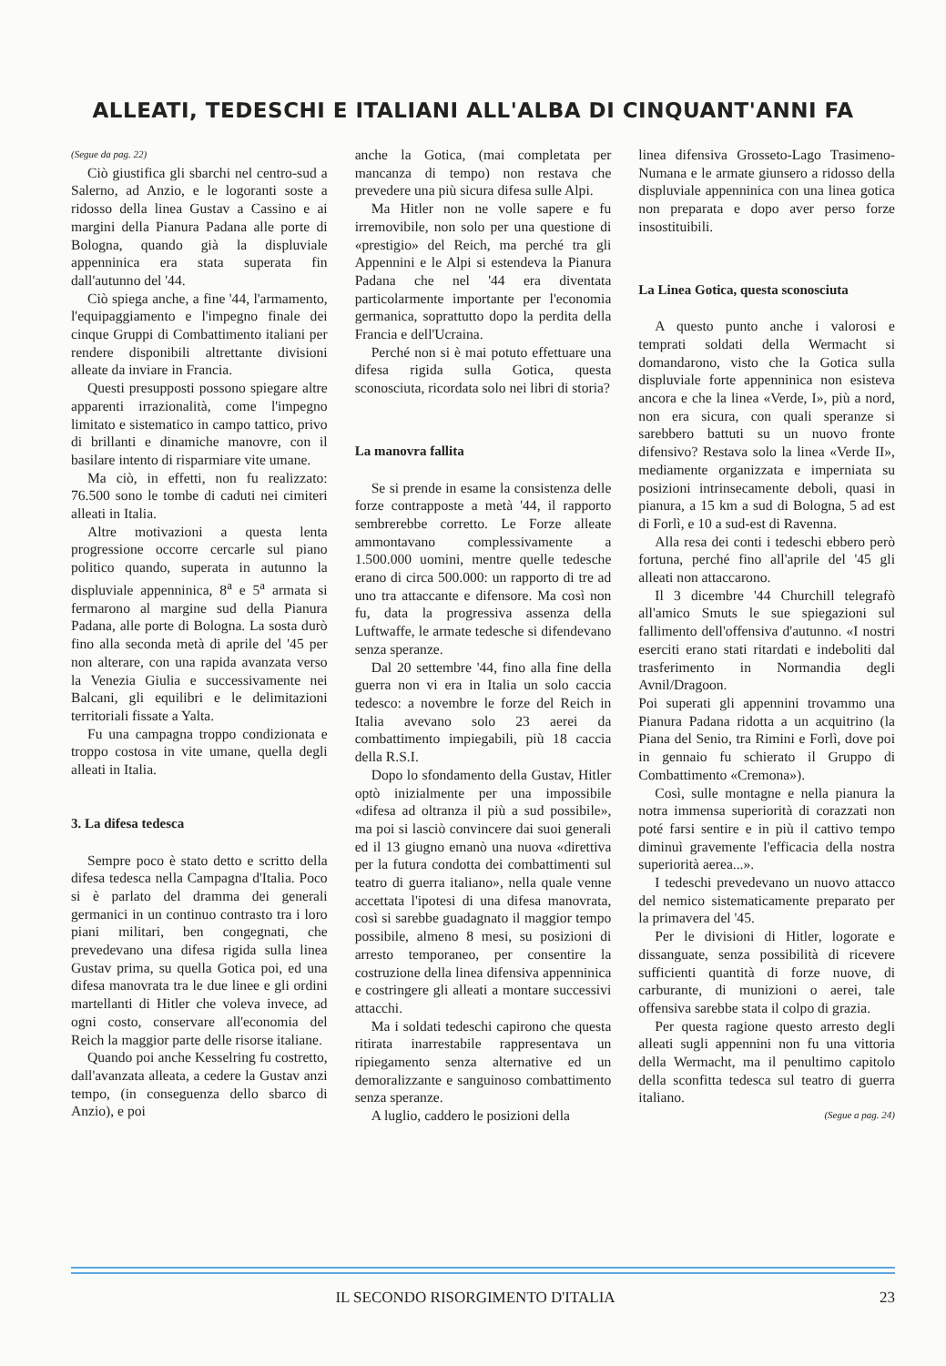ALLEATI, TEDESCHI E ITALIANI ALL'ALBA DI CINQUANT'ANNI FA
(Segue da pag. 22)
Ciò giustifica gli sbarchi nel centro-sud a Salerno, ad Anzio, e le logoranti soste a ridosso della linea Gustav a Cassino e ai margini della Pianura Padana alle porte di Bologna, quando già la displuviale appenninica era stata superata fin dall'autunno del '44.
Ciò spiega anche, a fine '44, l'armamento, l'equipaggiamento e l'impegno finale dei cinque Gruppi di Combattimento italiani per rendere disponibili altrettante divisioni alleate da inviare in Francia.
Questi presupposti possono spiegare altre apparenti irrazionalità, come l'impegno limitato e sistematico in campo tattico, privo di brillanti e dinamiche manovre, con il basilare intento di risparmiare vite umane.
Ma ciò, in effetti, non fu realizzato: 76.500 sono le tombe di caduti nei cimiteri alleati in Italia.
Altre motivazioni a questa lenta progressione occorre cercarle sul piano politico quando, superata in autunno la displuviale appenninica, 8<sup>a</sup> e 5<sup>a</sup> armata si fermarono al margine sud della Pianura Padana, alle porte di Bologna. La sosta durò fino alla seconda metà di aprile del '45 per non alterare, con una rapida avanzata verso la Venezia Giulia e successivamente nei Balcani, gli equilibri e le delimitazioni territoriali fissate a Yalta.
Fu una campagna troppo condizionata e troppo costosa in vite umane, quella degli alleati in Italia.
3. La difesa tedesca
Sempre poco è stato detto e scritto della difesa tedesca nella Campagna d'Italia. Poco si è parlato del dramma dei generali germanici in un continuo contrasto tra i loro piani militari, ben congegnati, che prevedevano una difesa rigida sulla linea Gustav prima, su quella Gotica poi, ed una difesa manovrata tra le due linee e gli ordini martellanti di Hitler che voleva invece, ad ogni costo, conservare all'economia del Reich la maggior parte delle risorse italiane.
Quando poi anche Kesselring fu costretto, dall'avanzata alleata, a cedere la Gustav anzi tempo, (in conseguenza dello sbarco di Anzio), e poi
anche la Gotica, (mai completata per mancanza di tempo) non restava che prevedere una più sicura difesa sulle Alpi.
Ma Hitler non ne volle sapere e fu irremovibile, non solo per una questione di «prestigio» del Reich, ma perché tra gli Appennini e le Alpi si estendeva la Pianura Padana che nel '44 era diventata particolarmente importante per l'economia germanica, soprattutto dopo la perdita della Francia e dell'Ucraina.
Perché non si è mai potuto effettuare una difesa rigida sulla Gotica, questa sconosciuta, ricordata solo nei libri di storia?
La manovra fallita
Se si prende in esame la consistenza delle forze contrapposte a metà '44, il rapporto sembrerebbe corretto. Le Forze alleate ammontavano complessivamente a 1.500.000 uomini, mentre quelle tedesche erano di circa 500.000: un rapporto di tre ad uno tra attaccante e difensore. Ma così non fu, data la progressiva assenza della Luftwaffe, le armate tedesche si difendevano senza speranze.
Dal 20 settembre '44, fino alla fine della guerra non vi era in Italia un solo caccia tedesco: a novembre le forze del Reich in Italia avevano solo 23 aerei da combattimento impiegabili, più 18 caccia della R.S.I.
Dopo lo sfondamento della Gustav, Hitler optò inizialmente per una impossibile «difesa ad oltranza il più a sud possibile», ma poi si lasciò convincere dai suoi generali ed il 13 giugno emanò una nuova «direttiva per la futura condotta dei combattimenti sul teatro di guerra italiano», nella quale venne accettata l'ipotesi di una difesa manovrata, così si sarebbe guadagnato il maggior tempo possibile, almeno 8 mesi, su posizioni di arresto temporaneo, per consentire la costruzione della linea difensiva appenninica e costringere gli alleati a montare successivi attacchi.
Ma i soldati tedeschi capirono che questa ritirata inarrestabile rappresentava un ripiegamento senza alternative ed un demoralizzante e sanguinoso combattimento senza speranze.
A luglio, caddero le posizioni della
linea difensiva Grosseto-Lago Trasimeno-Numana e le armate giunsero a ridosso della displuviale appenninica con una linea gotica non preparata e dopo aver perso forze insostituibili.
La Linea Gotica, questa sconosciuta
A questo punto anche i valorosi e temprati soldati della Wermacht si domandarono, visto che la Gotica sulla displuviale forte appenninica non esisteva ancora e che la linea «Verde, I», più a nord, non era sicura, con quali speranze si sarebbero battuti su un nuovo fronte difensivo? Restava solo la linea «Verde II», mediamente organizzata e imperniata su posizioni intrinsecamente deboli, quasi in pianura, a 15 km a sud di Bologna, 5 ad est di Forlì, e 10 a sud-est di Ravenna.
Alla resa dei conti i tedeschi ebbero però fortuna, perché fino all'aprile del '45 gli alleati non attaccarono.
Il 3 dicembre '44 Churchill telegrafò all'amico Smuts le sue spiegazioni sul fallimento dell'offensiva d'autunno. «I nostri eserciti erano stati ritardati e indeboliti dal trasferimento in Normandia degli Avnil/Dragoon.
Poi superati gli appennini trovammo una Pianura Padana ridotta a un acquitrino (la Piana del Senio, tra Rimini e Forlì, dove poi in gennaio fu schierato il Gruppo di Combattimento «Cremona»).
Così, sulle montagne e nella pianura la notra immensa superiorità di corazzati non poté farsi sentire e in più il cattivo tempo diminuì gravemente l'efficacia della nostra superiorità aerea...».
I tedeschi prevedevano un nuovo attacco del nemico sistematicamente preparato per la primavera del '45.
Per le divisioni di Hitler, logorate e dissanguate, senza possibilità di ricevere sufficienti quantità di forze nuove, di carburante, di munizioni o aerei, tale offensiva sarebbe stata il colpo di grazia.
Per questa ragione questo arresto degli alleati sugli appennini non fu una vittoria della Wermacht, ma il penultimo capitolo della sconfitta tedesca sul teatro di guerra italiano.
(Segue a pag. 24)
IL SECONDO RISORGIMENTO D'ITALIA 23